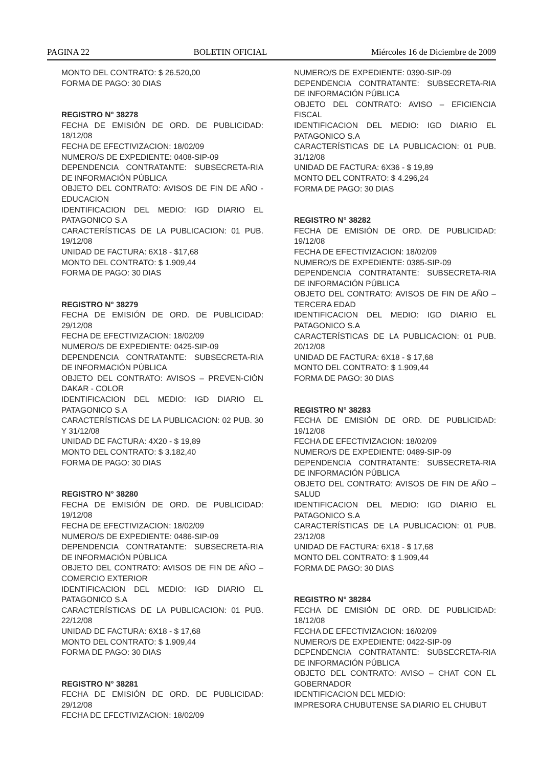PAGINA 22 BOLETIN OFICIAL Miércoles 16 de Diciembre de 2009
MONTO DEL CONTRATO: $ 26.520,00
FORMA DE PAGO: 30 DIAS
REGISTRO N° 38278
FECHA DE EMISIÓN DE ORD. DE PUBLICIDAD: 18/12/08
FECHA DE EFECTIVIZACION: 18/02/09
NUMERO/S DE EXPEDIENTE: 0408-SIP-09
DEPENDENCIA CONTRATANTE: SUBSECRETA-RIA DE INFORMACIÓN PÚBLICA
OBJETO DEL CONTRATO: AVISOS DE FIN DE AÑO - EDUCACION
IDENTIFICACION DEL MEDIO: IGD DIARIO EL PATAGONICO S.A
CARACTERÍSTICAS DE LA PUBLICACION: 01 PUB. 19/12/08
UNIDAD DE FACTURA: 6X18 - $17,68
MONTO DEL CONTRATO: $ 1.909,44
FORMA DE PAGO: 30 DIAS
REGISTRO N° 38279
FECHA DE EMISIÓN DE ORD. DE PUBLICIDAD: 29/12/08
FECHA DE EFECTIVIZACION: 18/02/09
NUMERO/S DE EXPEDIENTE: 0425-SIP-09
DEPENDENCIA CONTRATANTE: SUBSECRETA-RIA DE INFORMACIÓN PÚBLICA
OBJETO DEL CONTRATO: AVISOS – PREVEN-CIÓN DAKAR - COLOR
IDENTIFICACION DEL MEDIO: IGD DIARIO EL PATAGONICO S.A
CARACTERÍSTICAS DE LA PUBLICACION: 02 PUB. 30 Y 31/12/08
UNIDAD DE FACTURA: 4X20 - $ 19,89
MONTO DEL CONTRATO: $ 3.182,40
FORMA DE PAGO: 30 DIAS
REGISTRO N° 38280
FECHA DE EMISIÓN DE ORD. DE PUBLICIDAD: 19/12/08
FECHA DE EFECTIVIZACION: 18/02/09
NUMERO/S DE EXPEDIENTE: 0486-SIP-09
DEPENDENCIA CONTRATANTE: SUBSECRETA-RIA DE INFORMACIÓN PÚBLICA
OBJETO DEL CONTRATO: AVISOS DE FIN DE AÑO – COMERCIO EXTERIOR
IDENTIFICACION DEL MEDIO: IGD DIARIO EL PATAGONICO S.A
CARACTERÍSTICAS DE LA PUBLICACION: 01 PUB. 22/12/08
UNIDAD DE FACTURA: 6X18 - $ 17,68
MONTO DEL CONTRATO: $ 1.909,44
FORMA DE PAGO: 30 DIAS
REGISTRO N° 38281
FECHA DE EMISIÓN DE ORD. DE PUBLICIDAD: 29/12/08
FECHA DE EFECTIVIZACION: 18/02/09
NUMERO/S DE EXPEDIENTE: 0390-SIP-09
DEPENDENCIA CONTRATANTE: SUBSECRETA-RIA DE INFORMACIÓN PÚBLICA
OBJETO DEL CONTRATO: AVISO – EFICIENCIA FISCAL
IDENTIFICACION DEL MEDIO: IGD DIARIO EL PATAGONICO S.A
CARACTERÍSTICAS DE LA PUBLICACION: 01 PUB. 31/12/08
UNIDAD DE FACTURA: 6X36 - $ 19,89
MONTO DEL CONTRATO: $ 4.296,24
FORMA DE PAGO: 30 DIAS
REGISTRO N° 38282
FECHA DE EMISIÓN DE ORD. DE PUBLICIDAD: 19/12/08
FECHA DE EFECTIVIZACION: 18/02/09
NUMERO/S DE EXPEDIENTE: 0385-SIP-09
DEPENDENCIA CONTRATANTE: SUBSECRETA-RIA DE INFORMACIÓN PÚBLICA
OBJETO DEL CONTRATO: AVISOS DE FIN DE AÑO – TERCERA EDAD
IDENTIFICACION DEL MEDIO: IGD DIARIO EL PATAGONICO S.A
CARACTERÍSTICAS DE LA PUBLICACION: 01 PUB. 20/12/08
UNIDAD DE FACTURA: 6X18 - $ 17,68
MONTO DEL CONTRATO: $ 1.909,44
FORMA DE PAGO: 30 DIAS
REGISTRO N° 38283
FECHA DE EMISIÓN DE ORD. DE PUBLICIDAD: 19/12/08
FECHA DE EFECTIVIZACION: 18/02/09
NUMERO/S DE EXPEDIENTE: 0489-SIP-09
DEPENDENCIA CONTRATANTE: SUBSECRETA-RIA DE INFORMACIÓN PÚBLICA
OBJETO DEL CONTRATO: AVISOS DE FIN DE AÑO – SALUD
IDENTIFICACION DEL MEDIO: IGD DIARIO EL PATAGONICO S.A
CARACTERÍSTICAS DE LA PUBLICACION: 01 PUB. 23/12/08
UNIDAD DE FACTURA: 6X18 - $ 17,68
MONTO DEL CONTRATO: $ 1.909,44
FORMA DE PAGO: 30 DIAS
REGISTRO N° 38284
FECHA DE EMISIÓN DE ORD. DE PUBLICIDAD: 18/12/08
FECHA DE EFECTIVIZACION: 16/02/09
NUMERO/S DE EXPEDIENTE: 0422-SIP-09
DEPENDENCIA CONTRATANTE: SUBSECRETA-RIA DE INFORMACIÓN PÚBLICA
OBJETO DEL CONTRATO: AVISO – CHAT CON EL GOBERNADOR
IDENTIFICACION DEL MEDIO:
IMPRESORA CHUBUTENSE SA DIARIO EL CHUBUT